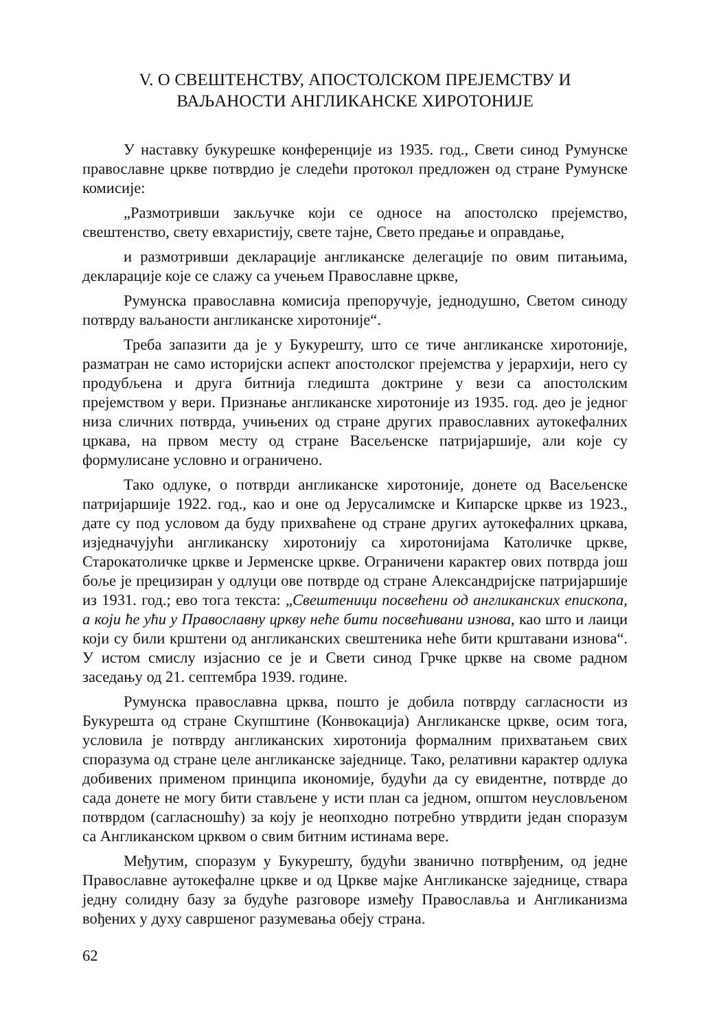V. О СВЕШТЕНСТВУ, АПОСТОЛСКОМ ПРЕЈЕМСТВУ И
ВАЉАНОСТИ АНГЛИКАНСКЕ ХИРОТОНИЈЕ
У наставку букурешке конференције из 1935. год., Свети синод Румунске православне цркве потврдио је следећи протокол предложен од стране Румунске комисије:
„Размотривши закључке који се односе на апостолско прејемство, свештенство, свету евхаристију, свете тајне, Свето предање и оправдање,
и размотривши декларације англиканске делегације по овим питањима, декларације које се слажу са учењем Православне цркве,
Румунска православна комисија препоручује, једнодушно, Светом синоду потврду ваљаности англиканске хиротоније“.
Треба запазити да је у Букурешту, што се тиче англиканске хиротоније, разматран не само историјски аспект апостолског прејемства у јерархији, него су продубљена и друга битнија гледишта доктрине у вези са апостолским прејемством у вери. Признање англиканске хиротоније из 1935. год. део је једног низа сличних потврда, учињених од стране других православних аутокефалних цркава, на првом месту од стране Васељенске патријаршије, али које су формулисане условно и ограничено.
Тако одлуке, о потврди англиканске хиротоније, донете од Васељенске патријаршије 1922. год., као и оне од Јерусалимске и Кипарске цркве из 1923., дате су под условом да буду прихваћене од стране других аутокефалних цркава, изједначујући англиканску хиротонију са хиротонијама Католичке цркве, Старокатоличке цркве и Јерменске цркве. Ограничени карактер ових потврда још боље је прецизиран у одлуци ове потврде од стране Александријске патријаршије из 1931. год.; ево тога текста: „Свештеници посвећени од англиканских епископа, а који ће ући у Православну цркву неће бити посвећивани изнова, као што и лаици који су били крштени од англиканских свештеника неће бити крштавани изнова“. У истом смислу изјаснио се је и Свети синод Грчке цркве на своме радном заседању од 21. септембра 1939. године.
Румунска православна црква, пошто је добила потврду сагласности из Букурешта од стране Скупштине (Конвокација) Англиканске цркве, осим тога, условила је потврду англиканских хиротонија формалним прихватањем свих споразума од стране целе англиканске заједнице. Тако, релативни карактер одлука добивених применом принципа икономије, будући да су евидентне, потврде до сада донете не могу бити стављене у исти план са једном, општом неусловљеном потврдом (сагласношћу) за коју је неопходно потребно утврдити један споразум са Англиканском црквом о свим битним истинама вере.
Међутим, споразум у Букурешту, будући званично потврђеним, од једне Православне аутокефалне цркве и од Цркве мајке Англиканске заједнице, ствара једну солидну базу за будуће разговоре између Православља и Англиканизма вођених у духу савршеног разумевања обеју страна.
62